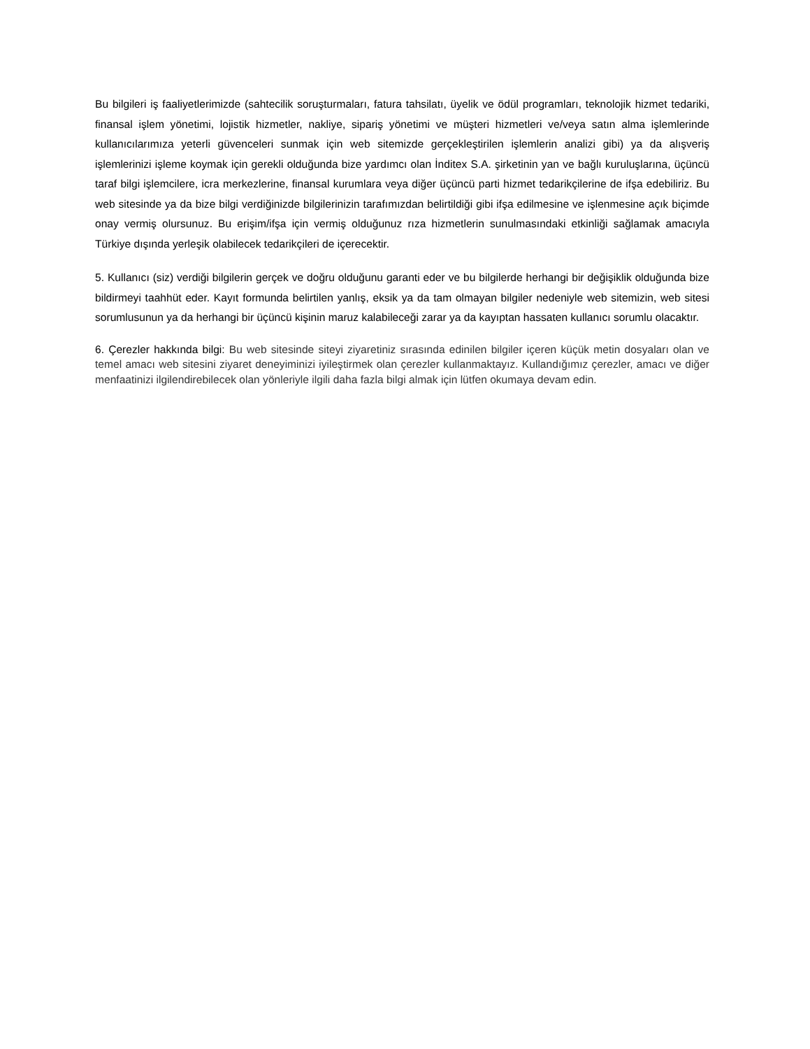Bu bilgileri iş faaliyetlerimizde (sahtecilik soruşturmaları, fatura tahsilatı, üyelik ve ödül programları, teknolojik hizmet tedariki, finansal işlem yönetimi, lojistik hizmetler, nakliye, sipariş yönetimi ve müşteri hizmetleri ve/veya satın alma işlemlerinde kullanıcılarımıza yeterli güvenceleri sunmak için web sitemizde gerçekleştirilen işlemlerin analizi gibi) ya da alışveriş işlemlerinizi işleme koymak için gerekli olduğunda bize yardımcı olan İnditex S.A. şirketinin yan ve bağlı kuruluşlarına, üçüncü taraf bilgi işlemcilere, icra merkezlerine, finansal kurumlara veya diğer üçüncü parti hizmet tedarikçilerine de ifşa edebiliriz. Bu web sitesinde ya da bize bilgi verdiğinizde bilgilerinizin tarafımızdan belirtildiği gibi ifşa edilmesine ve işlenmesine açık biçimde onay vermiş olursunuz. Bu erişim/ifşa için vermiş olduğunuz rıza hizmetlerin sunulmasındaki etkinliği sağlamak amacıyla Türkiye dışında yerleşik olabilecek tedarikçileri de içerecektir.
5. Kullanıcı (siz) verdiği bilgilerin gerçek ve doğru olduğunu garanti eder ve bu bilgilerde herhangi bir değişiklik olduğunda bize bildirmeyi taahhüt eder. Kayıt formunda belirtilen yanlış, eksik ya da tam olmayan bilgiler nedeniyle web sitemizin, web sitesi sorumlusunun ya da herhangi bir üçüncü kişinin maruz kalabileceği zarar ya da kayıptan hassaten kullanıcı sorumlu olacaktır.
6. Çerezler hakkında bilgi: Bu web sitesinde siteyi ziyaretiniz sırasında edinilen bilgiler içeren küçük metin dosyaları olan ve temel amacı web sitesini ziyaret deneyiminizi iyileştirmek olan çerezler kullanmaktayız. Kullandığımız çerezler, amacı ve diğer menfaatinizi ilgilendirebilecek olan yönleriyle ilgili daha fazla bilgi almak için lütfen okumaya devam edin.